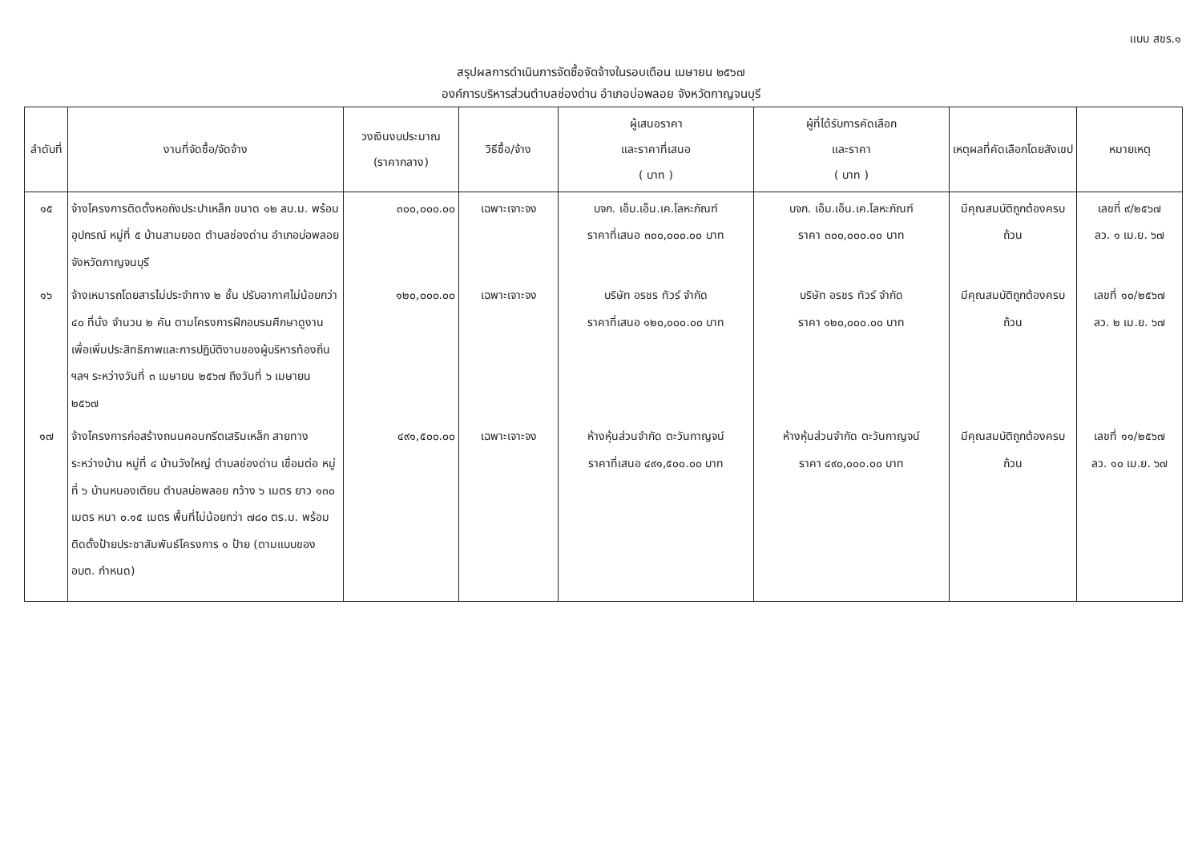แบบ สขร.๑
สรุปผลการดำเนินการจัดซื้อจัดจ้างในรอบเดือน เมษายน ๒๕๖๗
องค์การบริหารส่วนตำบลช่องด่าน อำเภอบ่อพลอย จังหวัดกาญจนบุรี
| ลำดับที่ | งานที่จัดซื้อ/จัดจ้าง | วงเงินงบประมาณ (ราคากลาง) | วิธีซื้อ/จ้าง | ผู้เสนอราคา และราคาที่เสนอ ( บาท ) | ผู้ที่ได้รับการคัดเลือก และราคา ( บาท ) | เหตุผลที่คัดเลือกโดยสังเขป | หมายเหตุ |
| --- | --- | --- | --- | --- | --- | --- | --- |
| ๑๕ | จ้างโครงการติดตั้งหอถังประปาเหล็ก ขนาด ๑๒ ลบ.ม. พร้อมอุปกรณ์ หมู่ที่ ๕ บ้านสามยอด ตำบลช่องด่าน อำเภอบ่อพลอย จังหวัดกาญจนบุรี | ๓๐๐,๐๐๐.๐๐ | เฉพาะเจาะจง | บจก. เอ็ม.เอ็น.เค.โลหะภัณฑ์ ราคาที่เสนอ ๓๐๐,๐๐๐.๐๐ บาท | บจก. เอ็ม.เอ็น.เค.โลหะภัณฑ์ ราคา ๓๐๐,๐๐๐.๐๐ บาท | มีคุณสมบัติถูกต้องครบถ้วน | เลขที่ ๙/๒๕๖๗ ลว. ๑ เม.ย. ๖๗ |
| ๑๖ | จ้างเหมารถโดยสารไม่ประจำทาง ๒ ชั้น ปรับอากาศไม่น้อยกว่า ๔๐ ที่นั่ง จำนวน ๒ คัน ตามโครงการฝึกอบรมศึกษาดูงาน เพื่อเพิ่มประสิทธิภาพและการปฏิบัติงานของผู้บริหารท้องถิ่น ฯลฯ ระหว่างวันที่ ๓ เมษายน ๒๕๖๗ ถึงวันที่ ๖ เมษายน ๒๕๖๗ | ๑๒๐,๐๐๐.๐๐ | เฉพาะเจาะจง | บริษัท อรชร ทัวร์ จำกัด ราคาที่เสนอ ๑๒๐,๐๐๐.๐๐ บาท | บริษัท อรชร ทัวร์ จำกัด ราคา ๑๒๐,๐๐๐.๐๐ บาท | มีคุณสมบัติถูกต้องครบถ้วน | เลขที่ ๑๐/๒๕๖๗ ลว. ๒ เม.ย. ๖๗ |
| ๑๗ | จ้างโครงการก่อสร้างถนนคอนกรีตเสริมเหล็ก สายทางระหว่างบ้าน หมู่ที่ ๔ บ้านวังใหญ่ ตำบลช่องด่าน เชื่อมต่อ หมู่ที่ ๖ บ้านหนองเตียน ตำบลบ่อพลอย กว้าง ๖ เมตร ยาว ๑๓๐ เมตร หนา ๐.๑๕ เมตร พื้นที่ไม่น้อยกว่า ๗๘๐ ตร.ม. พร้อมติดตั้งป้ายประชาสัมพันธ์โครงการ ๑ ป้าย (ตามแบบของ อบต. กำหนด) | ๔๙๑,๕๐๐.๐๐ | เฉพาะเจาะจง | ห้างหุ้นส่วนจำกัด ตะวันกาญจน์ ราคาที่เสนอ ๔๙๑,๕๐๐.๐๐ บาท | ห้างหุ้นส่วนจำกัด ตะวันกาญจน์ ราคา ๔๙๐,๐๐๐.๐๐ บาท | มีคุณสมบัติถูกต้องครบถ้วน | เลขที่ ๑๑/๒๕๖๗ ลว. ๑๐ เม.ย. ๖๗ |